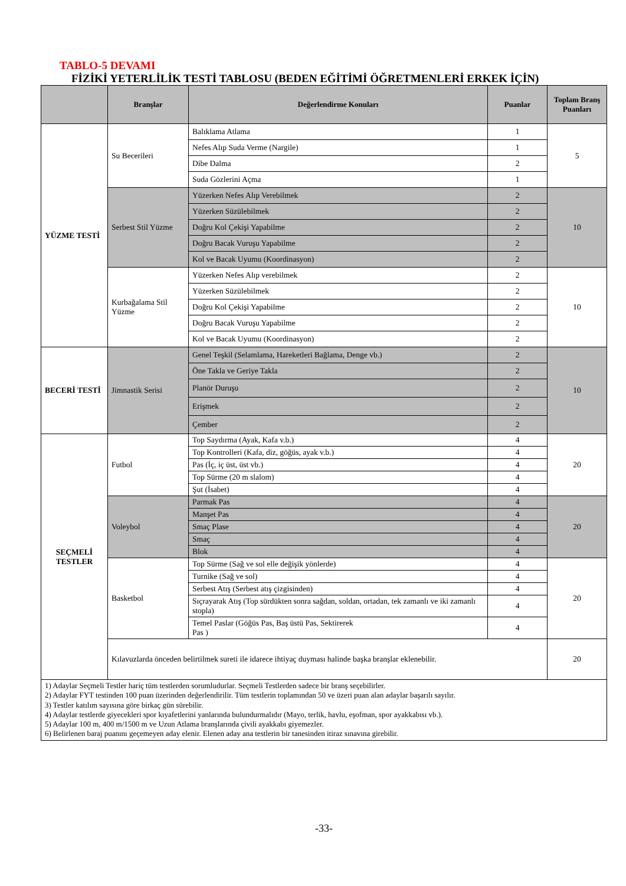TABLO-5 DEVAMI
FİZİKİ YETERLİLİK TESTİ TABLOSU (BEDEN EĞİTİMİ ÖĞRETMENLERİ ERKEK İÇİN)
| | Branşlar | Değerlendirme Konuları | Puanlar | Toplam Branş Puanları |
| --- | --- | --- | --- | --- |
| YÜZME TESTİ | Su Becerileri | Balıklama Atlama | 1 | 5 |
| | | Nefes Alıp Suda Verme (Nargile) | 1 | |
| | | Dibe Dalma | 2 | |
| | | Suda Gözlerini Açma | 1 | |
| | Serbest Stil Yüzme | Yüzerken Nefes Alıp Verebilmek | 2 | 10 |
| | | Yüzerken Süzülebilmek | 2 | |
| | | Doğru Kol Çekişi Yapabilme | 2 | |
| | | Doğru Bacak Vuruşu Yapabilme | 2 | |
| | | Kol ve Bacak Uyumu (Koordinasyon) | 2 | |
| | Kurbağalama Stil Yüzme | Yüzerken Nefes Alıp verebilmek | 2 | 10 |
| | | Yüzerken Süzülebilmek | 2 | |
| | | Doğru Kol Çekişi Yapabilme | 2 | |
| | | Doğru Bacak Vuruşu Yapabilme | 2 | |
| | | Kol ve Bacak Uyumu (Koordinasyon) | 2 | |
| BECERİ TESTİ | Jimnastik Serisi | Genel Teşkil (Selamlama, Hareketleri Bağlama, Denge vb.) | 2 | 10 |
| | | Öne Takla ve Geriye Takla | 2 | |
| | | Planör Duruşu | 2 | |
| | | Erişmek | 2 | |
| | | Çember | 2 | |
| SEÇMELİ TESTLER | Futbol | Top Saydırma (Ayak, Kafa v.b.) | 4 | 20 |
| | | Top Kontrolleri (Kafa, diz, göğüs, ayak v.b.) | 4 | |
| | | Pas (İç, iç üst, üst vb.) | 4 | |
| | | Top Sürme (20 m slalom) | 4 | |
| | | Şut (İsabet) | 4 | |
| | Voleybol | Parmak Pas | 4 | 20 |
| | | Manşet Pas | 4 | |
| | | Smaç Plase | 4 | |
| | | Smaç | 4 | |
| | | Blok | 4 | |
| | Basketbol | Top Sürme (Sağ ve sol elle değişik yönlerde) | 4 | 20 |
| | | Turnike (Sağ ve sol) | 4 | |
| | | Serbest Atış (Serbest atış çizgisinden) | 4 | |
| | | Sıçrayarak Atış (Top sürdükten sonra sağdan, soldan, ortadan, tek zamanlı ve iki zamanlı stopla) | 4 | |
| | | Temel Paslar (Göğüs Pas, Baş üstü Pas, Sektirerek Pas ) | 4 | |
| | Kılavuzlarda önceden belirtilmek sureti ile idarece ihtiyaç duyması halinde başka branşlar eklenebilir. | | | 20 |
1) Adaylar Seçmeli Testler hariç tüm testlerden sorumludurlar. Seçmeli Testlerden sadece bir branş seçebilirler.
2) Adaylar FYT testinden 100 puan üzerinden değerlendirilir. Tüm testlerin toplamından 50 ve üzeri puan alan adaylar başarılı sayılır.
3) Testler katılım sayısına göre birkaç gün sürebilir.
4) Adaylar testlerde giyecekleri spor kıyafetlerini yanlarında bulundurmalıdır (Mayo, terlik, havlu, eşofman, spor ayakkabısı vb.).
5) Adaylar 100 m, 400 m/1500 m ve Uzun Atlama branşlarında çivili ayakkabı giyemezler.
6) Belirlenen baraj puanını geçemeyen aday elenir. Elenen aday ana testlerin bir tanesinden itiraz sınavına girebilir.
-33-